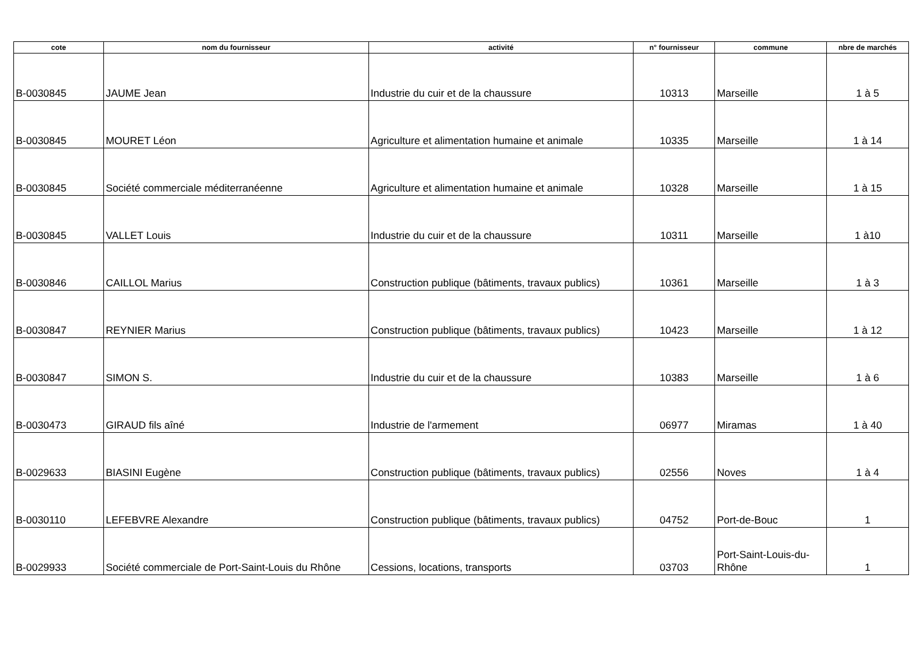| cote | nom du fournisseur | activité | n° fournisseur | commune | nbre de marchés |
| --- | --- | --- | --- | --- | --- |
| B-0030845 | JAUME Jean | Industrie du cuir et de la chaussure | 10313 | Marseille | 1 à 5 |
| B-0030845 | MOURET Léon | Agriculture et alimentation humaine et animale | 10335 | Marseille | 1 à 14 |
| B-0030845 | Société commerciale méditerranéenne | Agriculture et alimentation humaine et animale | 10328 | Marseille | 1 à 15 |
| B-0030845 | VALLET Louis | Industrie du cuir et de la chaussure | 10311 | Marseille | 1 à10 |
| B-0030846 | CAILLOL Marius | Construction publique (bâtiments, travaux publics) | 10361 | Marseille | 1 à 3 |
| B-0030847 | REYNIER Marius | Construction publique (bâtiments, travaux publics) | 10423 | Marseille | 1 à 12 |
| B-0030847 | SIMON S. | Industrie du cuir et de la chaussure | 10383 | Marseille | 1 à 6 |
| B-0030473 | GIRAUD fils aîné | Industrie de l'armement | 06977 | Miramas | 1 à 40 |
| B-0029633 | BIASINI Eugène | Construction publique (bâtiments, travaux publics) | 02556 | Noves | 1 à 4 |
| B-0030110 | LEFEBVRE Alexandre | Construction publique (bâtiments, travaux publics) | 04752 | Port-de-Bouc | 1 |
| B-0029933 | Société commerciale de Port-Saint-Louis du Rhône | Cessions, locations, transports | 03703 | Port-Saint-Louis-du- Rhône | 1 |